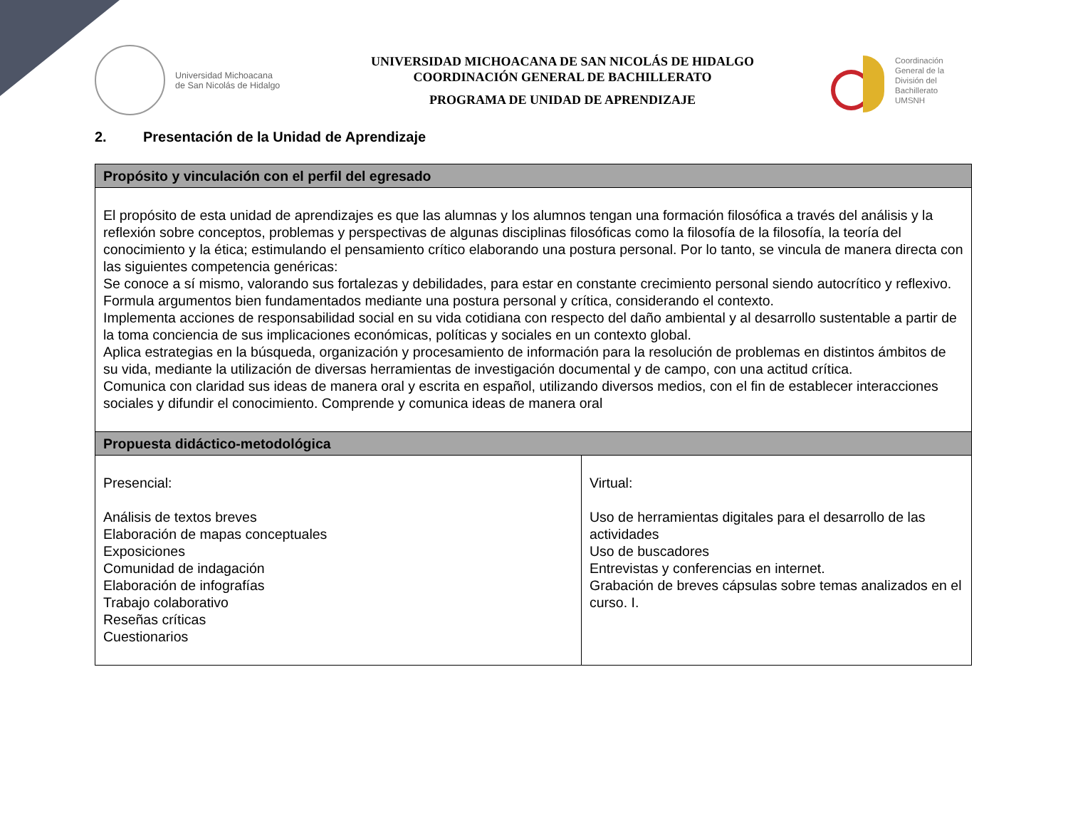Universidad Michoacana
de San Nicolás de Hidalgo
UNIVERSIDAD MICHOACANA DE SAN NICOLÁS DE HIDALGO
COORDINACIÓN GENERAL DE BACHILLERATO
PROGRAMA DE UNIDAD DE APRENDIZAJE
Coordinación
General de la
División del
Bachillerato
UMSNH
2. Presentación de la Unidad de Aprendizaje
| Propósito y vinculación con el perfil del egresado | |
| --- | --- |
| El propósito de esta unidad de aprendizajes es que las alumnas y los alumnos tengan una formación filosófica a través del análisis y la reflexión sobre conceptos, problemas y perspectivas de algunas disciplinas filosóficas como la filosofía de la filosofía, la teoría del conocimiento y la ética; estimulando el pensamiento crítico elaborando una postura personal. Por lo tanto, se vincula de manera directa con las siguientes competencia genéricas: Se conoce a sí mismo, valorando sus fortalezas y debilidades, para estar en constante crecimiento personal siendo autocrítico y reflexivo. Formula argumentos bien fundamentados mediante una postura personal y crítica, considerando el contexto. Implementa acciones de responsabilidad social en su vida cotidiana con respecto del daño ambiental y al desarrollo sustentable a partir de la toma conciencia de sus implicaciones económicas, políticas y sociales en un contexto global. Aplica estrategias en la búsqueda, organización y procesamiento de información para la resolución de problemas en distintos ámbitos de su vida, mediante la utilización de diversas herramientas de investigación documental y de campo, con una actitud crítica. Comunica con claridad sus ideas de manera oral y escrita en español, utilizando diversos medios, con el fin de establecer interacciones sociales y difundir el conocimiento. Comprende y comunica ideas de manera oral | |
| Propuesta didáctico-metodológica | |
| Presencial: Análisis de textos breves Elaboración de mapas conceptuales Exposiciones Comunidad de indagación Elaboración de infografías Trabajo colaborativo Reseñas críticas Cuestionarios | Virtual: Uso de herramientas digitales para el desarrollo de las actividades Uso de buscadores Entrevistas y conferencias en internet. Grabación de breves cápsulas sobre temas analizados en el curso. I. |